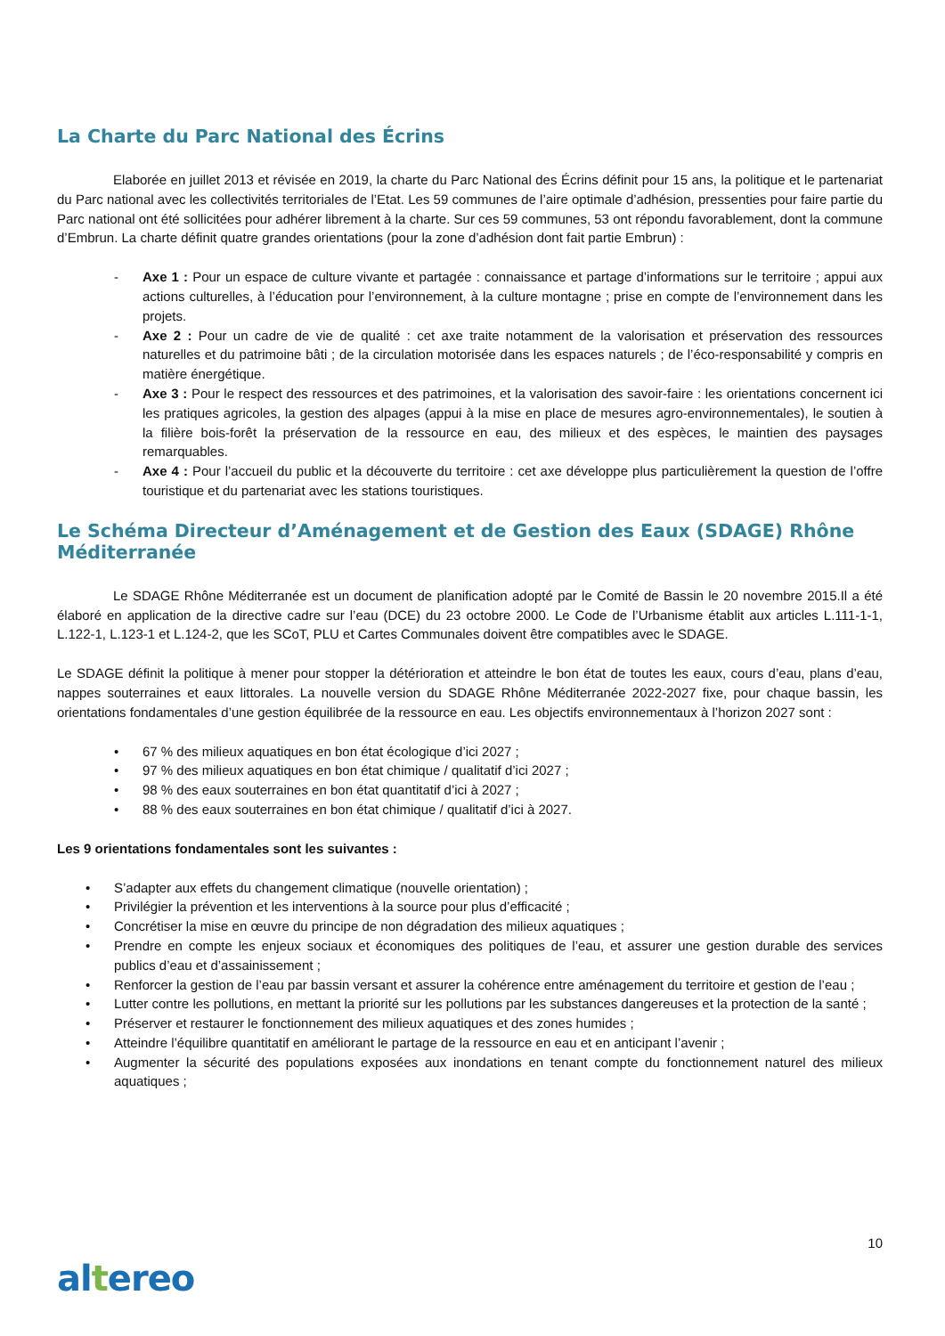La Charte du Parc National des Écrins
Elaborée en juillet 2013 et révisée en 2019, la charte du Parc National des Écrins définit pour 15 ans, la politique et le partenariat du Parc national avec les collectivités territoriales de l’Etat. Les 59 communes de l’aire optimale d’adhésion, pressenties pour faire partie du Parc national ont été sollicitées pour adhérer librement à la charte. Sur ces 59 communes, 53 ont répondu favorablement, dont la commune d’Embrun. La charte définit quatre grandes orientations (pour la zone d’adhésion dont fait partie Embrun) :
- Axe 1 : Pour un espace de culture vivante et partagée : connaissance et partage d’informations sur le territoire ; appui aux actions culturelles, à l’éducation pour l’environnement, à la culture montagne ; prise en compte de l’environnement dans les projets.
- Axe 2 : Pour un cadre de vie de qualité : cet axe traite notamment de la valorisation et préservation des ressources naturelles et du patrimoine bâti ; de la circulation motorisée dans les espaces naturels ; de l’éco-responsabilité y compris en matière énergétique.
- Axe 3 : Pour le respect des ressources et des patrimoines, et la valorisation des savoir-faire : les orientations concernent ici les pratiques agricoles, la gestion des alpages (appui à la mise en place de mesures agro-environnementales), le soutien à la filière bois-forêt la préservation de la ressource en eau, des milieux et des espèces, le maintien des paysages remarquables.
- Axe 4 : Pour l’accueil du public et la découverte du territoire : cet axe développe plus particulièrement la question de l’offre touristique et du partenariat avec les stations touristiques.
Le Schéma Directeur d’Aménagement et de Gestion des Eaux (SDAGE) Rhône Méditerranée
Le SDAGE Rhône Méditerranée est un document de planification adopté par le Comité de Bassin le 20 novembre 2015.Il a été élaboré en application de la directive cadre sur l’eau (DCE) du 23 octobre 2000. Le Code de l’Urbanisme établit aux articles L.111-1-1, L.122-1, L.123-1 et L.124-2, que les SCoT, PLU et Cartes Communales doivent être compatibles avec le SDAGE.
Le SDAGE définit la politique à mener pour stopper la détérioration et atteindre le bon état de toutes les eaux, cours d’eau, plans d’eau, nappes souterraines et eaux littorales. La nouvelle version du SDAGE Rhône Méditerranée 2022-2027 fixe, pour chaque bassin, les orientations fondamentales d’une gestion équilibrée de la ressource en eau. Les objectifs environnementaux à l’horizon 2027 sont :
• 67 % des milieux aquatiques en bon état écologique d’ici 2027 ;
• 97 % des milieux aquatiques en bon état chimique / qualitatif d’ici 2027 ;
• 98 % des eaux souterraines en bon état quantitatif d’ici à 2027 ;
• 88 % des eaux souterraines en bon état chimique / qualitatif d’ici à 2027.
Les 9 orientations fondamentales sont les suivantes :
• S’adapter aux effets du changement climatique (nouvelle orientation) ;
• Privilégier la prévention et les interventions à la source pour plus d’efficacité ;
• Concrétiser la mise en œuvre du principe de non dégradation des milieux aquatiques ;
• Prendre en compte les enjeux sociaux et économiques des politiques de l’eau, et assurer une gestion durable des services publics d’eau et d’assainissement ;
• Renforcer la gestion de l’eau par bassin versant et assurer la cohérence entre aménagement du territoire et gestion de l’eau ;
• Lutter contre les pollutions, en mettant la priorité sur les pollutions par les substances dangereuses et la protection de la santé ;
• Préserver et restaurer le fonctionnement des milieux aquatiques et des zones humides ;
• Atteindre l’équilibre quantitatif en améliorant le partage de la ressource en eau et en anticipant l’avenir ;
• Augmenter la sécurité des populations exposées aux inondations en tenant compte du fonctionnement naturel des milieux aquatiques ;
10
altereo